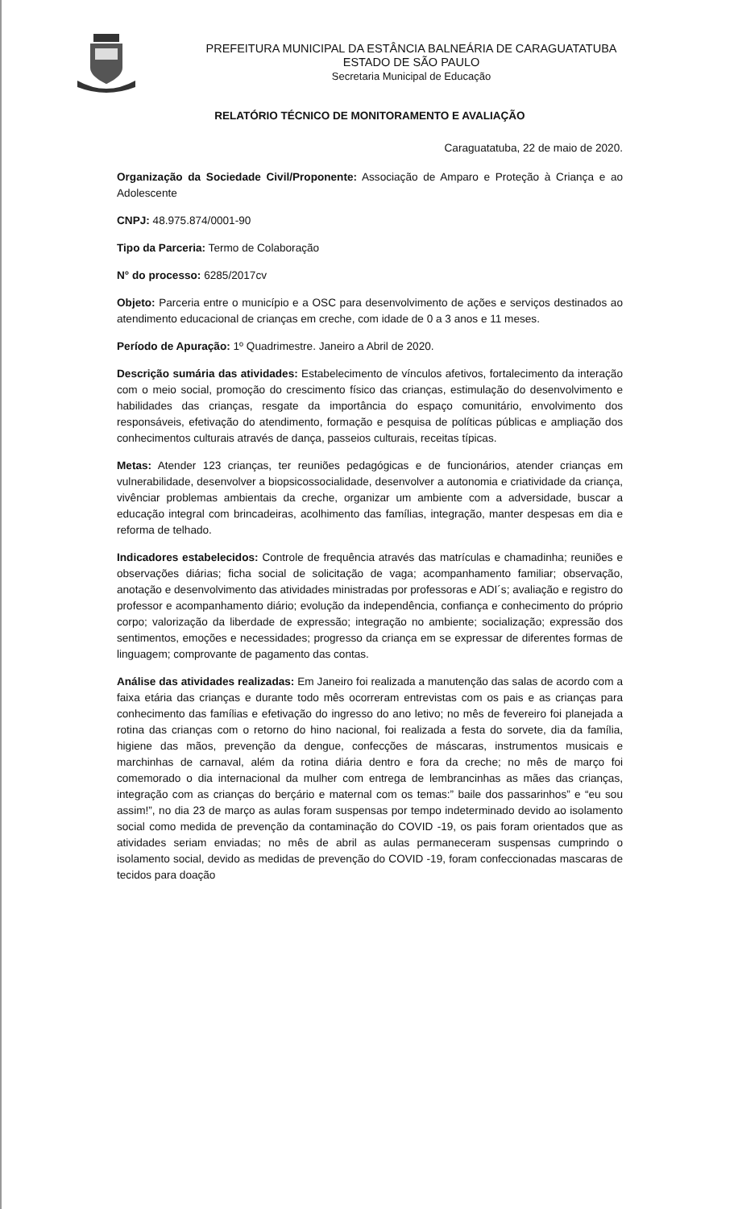PREFEITURA MUNICIPAL DA ESTÂNCIA BALNEÁRIA DE CARAGUATATUBA
ESTADO DE SÃO PAULO
Secretaria Municipal de Educação
RELATÓRIO TÉCNICO DE MONITORAMENTO E AVALIAÇÃO
Caraguatatuba, 22 de maio de 2020.
Organização da Sociedade Civil/Proponente: Associação de Amparo e Proteção à Criança e ao Adolescente
CNPJ: 48.975.874/0001-90
Tipo da Parceria: Termo de Colaboração
N° do processo: 6285/2017cv
Objeto: Parceria entre o município e a OSC para desenvolvimento de ações e serviços destinados ao atendimento educacional de crianças em creche, com idade de 0 a 3 anos e 11 meses.
Período de Apuração: 1º Quadrimestre. Janeiro a Abril de 2020.
Descrição sumária das atividades: Estabelecimento de vínculos afetivos, fortalecimento da interação com o meio social, promoção do crescimento físico das crianças, estimulação do desenvolvimento e habilidades das crianças, resgate da importância do espaço comunitário, envolvimento dos responsáveis, efetivação do atendimento, formação e pesquisa de políticas públicas e ampliação dos conhecimentos culturais através de dança, passeios culturais, receitas típicas.
Metas: Atender 123 crianças, ter reuniões pedagógicas e de funcionários, atender crianças em vulnerabilidade, desenvolver a biopsicossocialidade, desenvolver a autonomia e criatividade da criança, vivênciar problemas ambientais da creche, organizar um ambiente com a adversidade, buscar a educação integral com brincadeiras, acolhimento das famílias, integração, manter despesas em dia e reforma de telhado.
Indicadores estabelecidos: Controle de frequência através das matrículas e chamadinha; reuniões e observações diárias; ficha social de solicitação de vaga; acompanhamento familiar; observação, anotação e desenvolvimento das atividades ministradas por professoras e ADI´s; avaliação e registro do professor e acompanhamento diário; evolução da independência, confiança e conhecimento do próprio corpo; valorização da liberdade de expressão; integração no ambiente; socialização; expressão dos sentimentos, emoções e necessidades; progresso da criança em se expressar de diferentes formas de linguagem; comprovante de pagamento das contas.
Análise das atividades realizadas: Em Janeiro foi realizada a manutenção das salas de acordo com a faixa etária das crianças e durante todo mês ocorreram entrevistas com os pais e as crianças para conhecimento das famílias e efetivação do ingresso do ano letivo; no mês de fevereiro foi planejada a rotina das crianças com o retorno do hino nacional, foi realizada a festa do sorvete, dia da família, higiene das mãos, prevenção da dengue, confecções de máscaras, instrumentos musicais e marchinhas de carnaval, além da rotina diária dentro e fora da creche; no mês de março foi comemorado o dia internacional da mulher com entrega de lembrancinhas as mães das crianças, integração com as crianças do berçário e maternal com os temas:” baile dos passarinhos” e “eu sou assim!”, no dia 23 de março as aulas foram suspensas por tempo indeterminado devido ao isolamento social como medida de prevenção da contaminação do COVID -19, os pais foram orientados que as atividades seriam enviadas; no mês de abril as aulas permaneceram suspensas cumprindo o isolamento social, devido as medidas de prevenção do COVID -19, foram confeccionadas mascaras de tecidos para doação